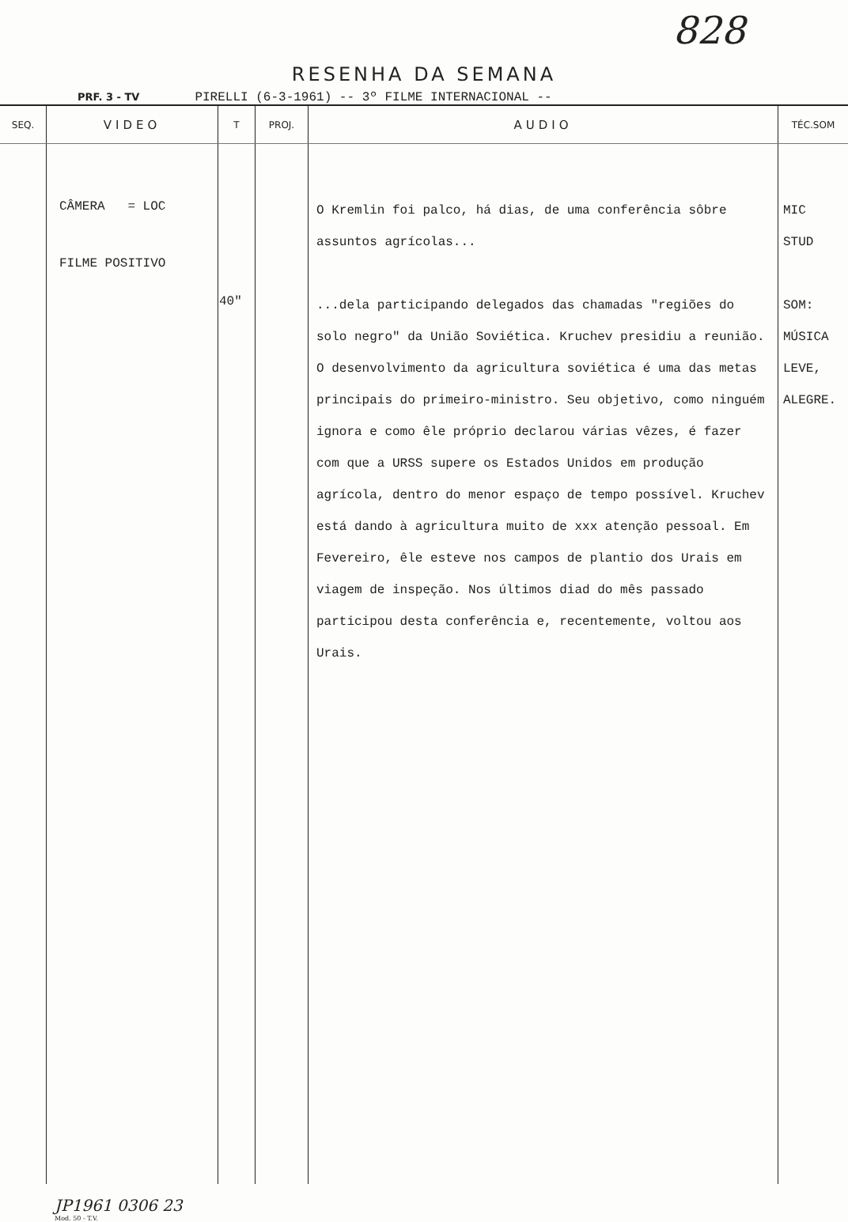828
RESENHA DA SEMANA
PRF. 3 - TV PIRELLI (6-3-1961) -- 3º FILME INTERNACIONAL --
| SEQ. | VIDEO | T | PROJ. | AUDIO | TÉC.SOM |
| --- | --- | --- | --- | --- | --- |
| | CÂMERA = LOC FILME POSITIVO JP1961 0306 23 Mod. 50 - T.V. | 40" | | O Kremlin foi palco, há dias, de uma conferência sôbre assuntos agrícolas... ...dela participando delegados das chamadas "regiões do solo negro" da União Soviética. Kruchev presidiu a reunião. O desenvolvimento da agricultura soviética é uma das metas principais do primeiro-ministro. Seu objetivo, como ninguém ignora e como êle próprio declarou várias vêzes, é fazer com que a URSS supere os Estados Unidos em produção agrícola, dentro do menor espaço de tempo possível. Kruchev está dando à agricultura muito de xxx atenção pessoal. Em Fevereiro, êle esteve nos campos de plantio dos Urais em viagem de inspeção. Nos últimos diad do mês passado participou desta conferência e, recentemente, voltou aos Urais. | MIC STUD SOM: MÚSICA LEVE, ALEGRE. |